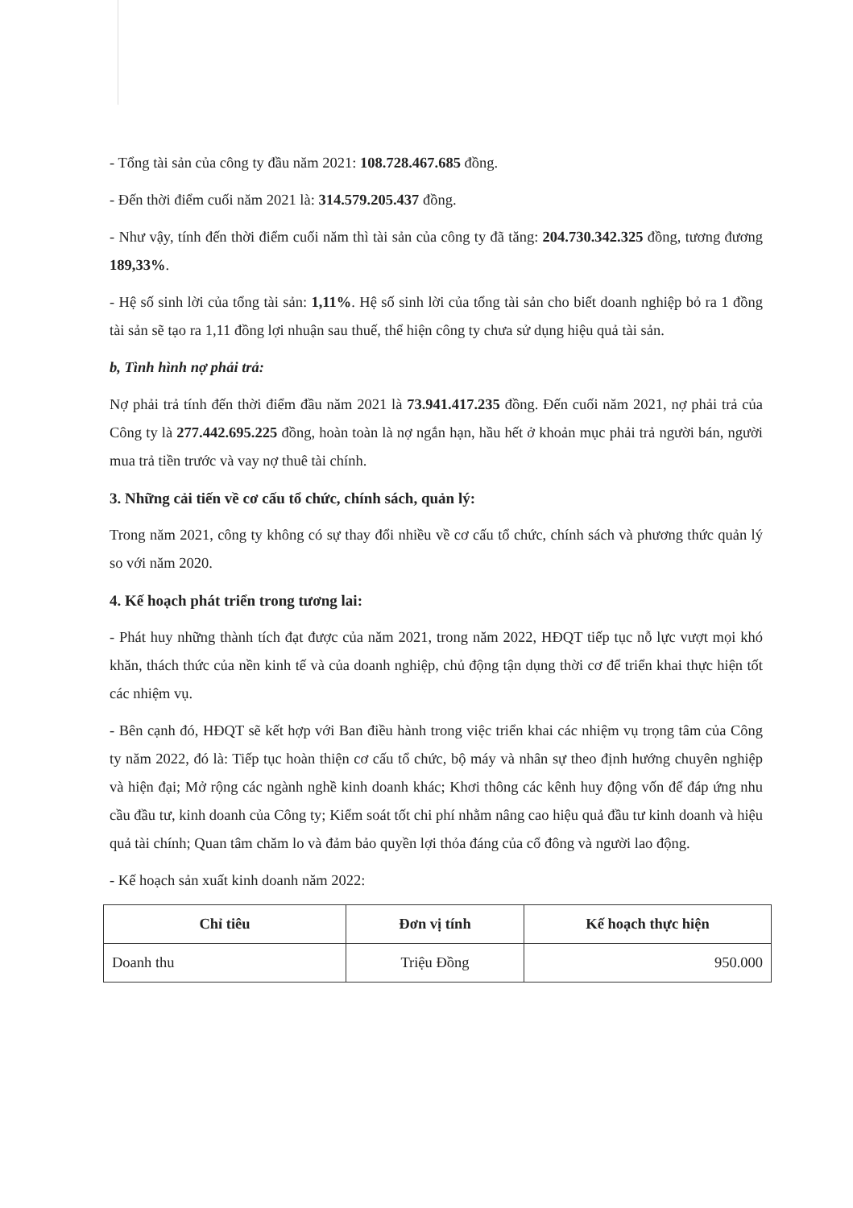- Tổng tài sản của công ty đầu năm 2021: 108.728.467.685 đồng.
- Đến thời điểm cuối năm 2021 là: 314.579.205.437 đồng.
- Như vậy, tính đến thời điểm cuối năm thì tài sản của công ty đã tăng: 204.730.342.325 đồng, tương đương 189,33%.
- Hệ số sinh lời của tổng tài sản: 1,11%. Hệ số sinh lời của tổng tài sản cho biết doanh nghiệp bỏ ra 1 đồng tài sản sẽ tạo ra 1,11 đồng lợi nhuận sau thuế, thể hiện công ty chưa sử dụng hiệu quả tài sản.
b, Tình hình nợ phải trả:
Nợ phải trả tính đến thời điểm đầu năm 2021 là 73.941.417.235 đồng. Đến cuối năm 2021, nợ phải trả của Công ty là 277.442.695.225 đồng, hoàn toàn là nợ ngắn hạn, hầu hết ở khoản mục phải trả người bán, người mua trả tiền trước và vay nợ thuê tài chính.
3. Những cải tiến về cơ cấu tổ chức, chính sách, quản lý:
Trong năm 2021, công ty không có sự thay đổi nhiều về cơ cấu tổ chức, chính sách và phương thức quản lý so với năm 2020.
4. Kế hoạch phát triển trong tương lai:
- Phát huy những thành tích đạt được của năm 2021, trong năm 2022, HĐQT tiếp tục nỗ lực vượt mọi khó khăn, thách thức của nền kinh tế và của doanh nghiệp, chủ động tận dụng thời cơ để triển khai thực hiện tốt các nhiệm vụ.
- Bên cạnh đó, HĐQT sẽ kết hợp với Ban điều hành trong việc triển khai các nhiệm vụ trọng tâm của Công ty năm 2022, đó là: Tiếp tục hoàn thiện cơ cấu tổ chức, bộ máy và nhân sự theo định hướng chuyên nghiệp và hiện đại; Mở rộng các ngành nghề kinh doanh khác; Khơi thông các kênh huy động vốn để đáp ứng nhu cầu đầu tư, kinh doanh của Công ty; Kiểm soát tốt chi phí nhằm nâng cao hiệu quả đầu tư kinh doanh và hiệu quả tài chính; Quan tâm chăm lo và đảm bảo quyền lợi thỏa đáng của cổ đông và người lao động.
- Kế hoạch sản xuất kinh doanh năm 2022:
| Chỉ tiêu | Đơn vị tính | Kế hoạch thực hiện |
| --- | --- | --- |
| Doanh thu | Triệu Đồng | 950.000 |